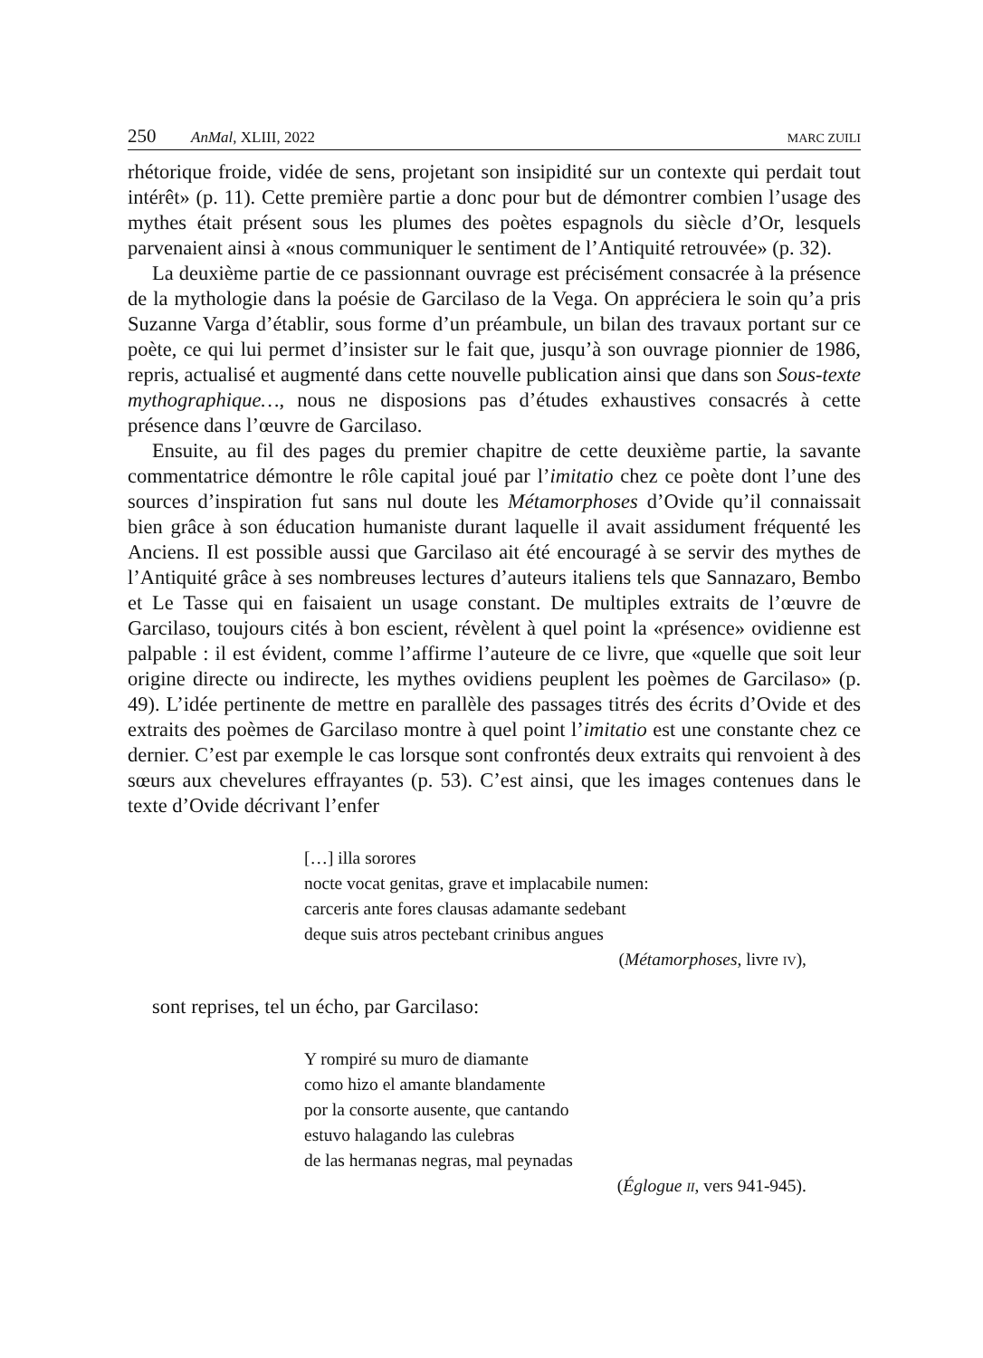250 AnMal, XLIII, 2022 MARC ZUILI
rhétorique froide, vidée de sens, projetant son insipidité sur un contexte qui perdait tout intérêt» (p. 11). Cette première partie a donc pour but de démontrer combien l’usage des mythes était présent sous les plumes des poètes espagnols du siècle d’Or, lesquels parvenaient ainsi à «nous communiquer le sentiment de l’Antiquité retrouvée» (p. 32).
La deuxième partie de ce passionnant ouvrage est précisément consacrée à la présence de la mythologie dans la poésie de Garcilaso de la Vega. On appréciera le soin qu’a pris Suzanne Varga d’établir, sous forme d’un préambule, un bilan des travaux portant sur ce poète, ce qui lui permet d’insister sur le fait que, jusqu’à son ouvrage pionnier de 1986, repris, actualisé et augmenté dans cette nouvelle publication ainsi que dans son Sous-texte mythographique…, nous ne disposions pas d’études exhaustives consacrés à cette présence dans l’œuvre de Garcilaso.
Ensuite, au fil des pages du premier chapitre de cette deuxième partie, la savante commentatrice démontre le rôle capital joué par l’imitatio chez ce poète dont l’une des sources d’inspiration fut sans nul doute les Métamorphoses d’Ovide qu’il connaissait bien grâce à son éducation humaniste durant laquelle il avait assidument fréquenté les Anciens. Il est possible aussi que Garcilaso ait été encouragé à se servir des mythes de l’Antiquité grâce à ses nombreuses lectures d’auteurs italiens tels que Sannazaro, Bembo et Le Tasse qui en faisaient un usage constant. De multiples extraits de l’œuvre de Garcilaso, toujours cités à bon escient, révèlent à quel point la «présence» ovidienne est palpable : il est évident, comme l’affirme l’auteure de ce livre, que «quelle que soit leur origine directe ou indirecte, les mythes ovidiens peuplent les poèmes de Garcilaso» (p. 49). L’idée pertinente de mettre en parallèle des passages titrés des écrits d’Ovide et des extraits des poèmes de Garcilaso montre à quel point l’imitatio est une constante chez ce dernier. C’est par exemple le cas lorsque sont confrontés deux extraits qui renvoient à des sœurs aux chevelures effrayantes (p. 53). C’est ainsi, que les images contenues dans le texte d’Ovide décrivant l’enfer
[…] illa sorores
nocte vocat genitas, grave et implacabile numen:
carceris ante fores clausas adamante sedebant
deque suis atros pectebant crinibus angues
(Métamorphoses, livre IV),
sont reprises, tel un écho, par Garcilaso:
Y rompiré su muro de diamante
como hizo el amante blandamente
por la consorte ausente, que cantando
estuvo halagando las culebras
de las hermanas negras, mal peynadas
(Églogue II, vers 941-945).